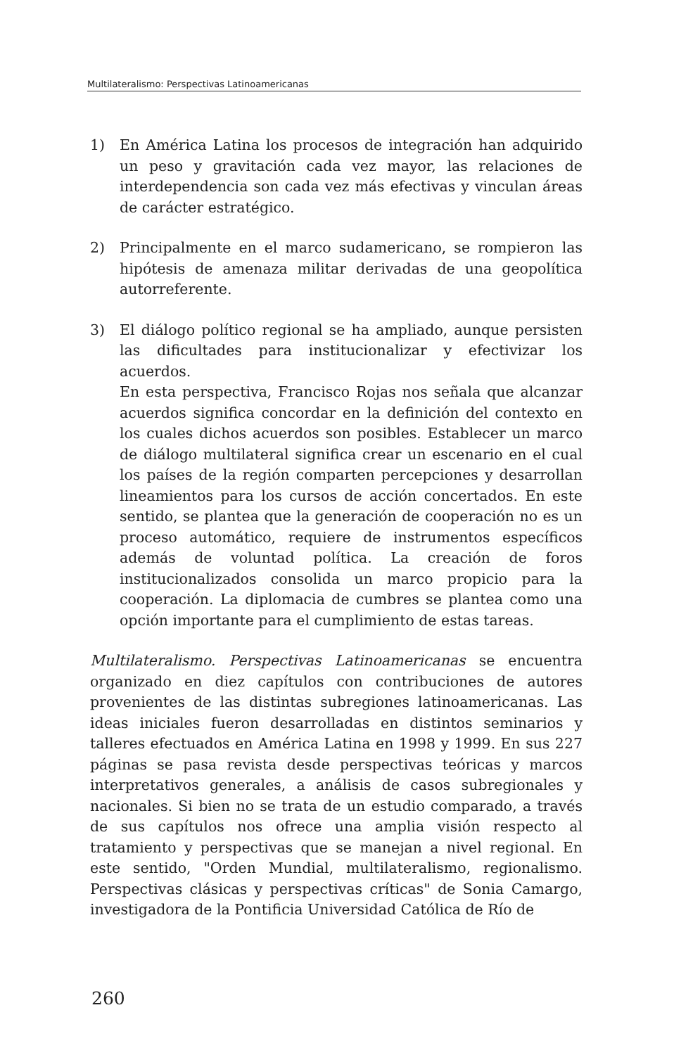Multilateralismo: Perspectivas Latinoamericanas
1) En América Latina los procesos de integración han adquirido un peso y gravitación cada vez mayor, las relaciones de interdependencia son cada vez más efectivas y vinculan áreas de carácter estratégico.
2) Principalmente en el marco sudamericano, se rompieron las hipótesis de amenaza militar derivadas de una geopolítica autorreferente.
3) El diálogo político regional se ha ampliado, aunque persisten las dificultades para institucionalizar y efectivizar los acuerdos.
En esta perspectiva, Francisco Rojas nos señala que alcanzar acuerdos significa concordar en la definición del contexto en los cuales dichos acuerdos son posibles. Establecer un marco de diálogo multilateral significa crear un escenario en el cual los países de la región comparten percepciones y desarrollan lineamientos para los cursos de acción concertados. En este sentido, se plantea que la generación de cooperación no es un proceso automático, requiere de instrumentos específicos además de voluntad política. La creación de foros institucionalizados consolida un marco propicio para la cooperación. La diplomacia de cumbres se plantea como una opción importante para el cumplimiento de estas tareas.
Multilateralismo. Perspectivas Latinoamericanas se encuentra organizado en diez capítulos con contribuciones de autores provenientes de las distintas subregiones latinoamericanas. Las ideas iniciales fueron desarrolladas en distintos seminarios y talleres efectuados en América Latina en 1998 y 1999. En sus 227 páginas se pasa revista desde perspectivas teóricas y marcos interpretativos generales, a análisis de casos subregionales y nacionales. Si bien no se trata de un estudio comparado, a través de sus capítulos nos ofrece una amplia visión respecto al tratamiento y perspectivas que se manejan a nivel regional. En este sentido, "Orden Mundial, multilateralismo, regionalismo. Perspectivas clásicas y perspectivas críticas" de Sonia Camargo, investigadora de la Pontificia Universidad Católica de Río de
260